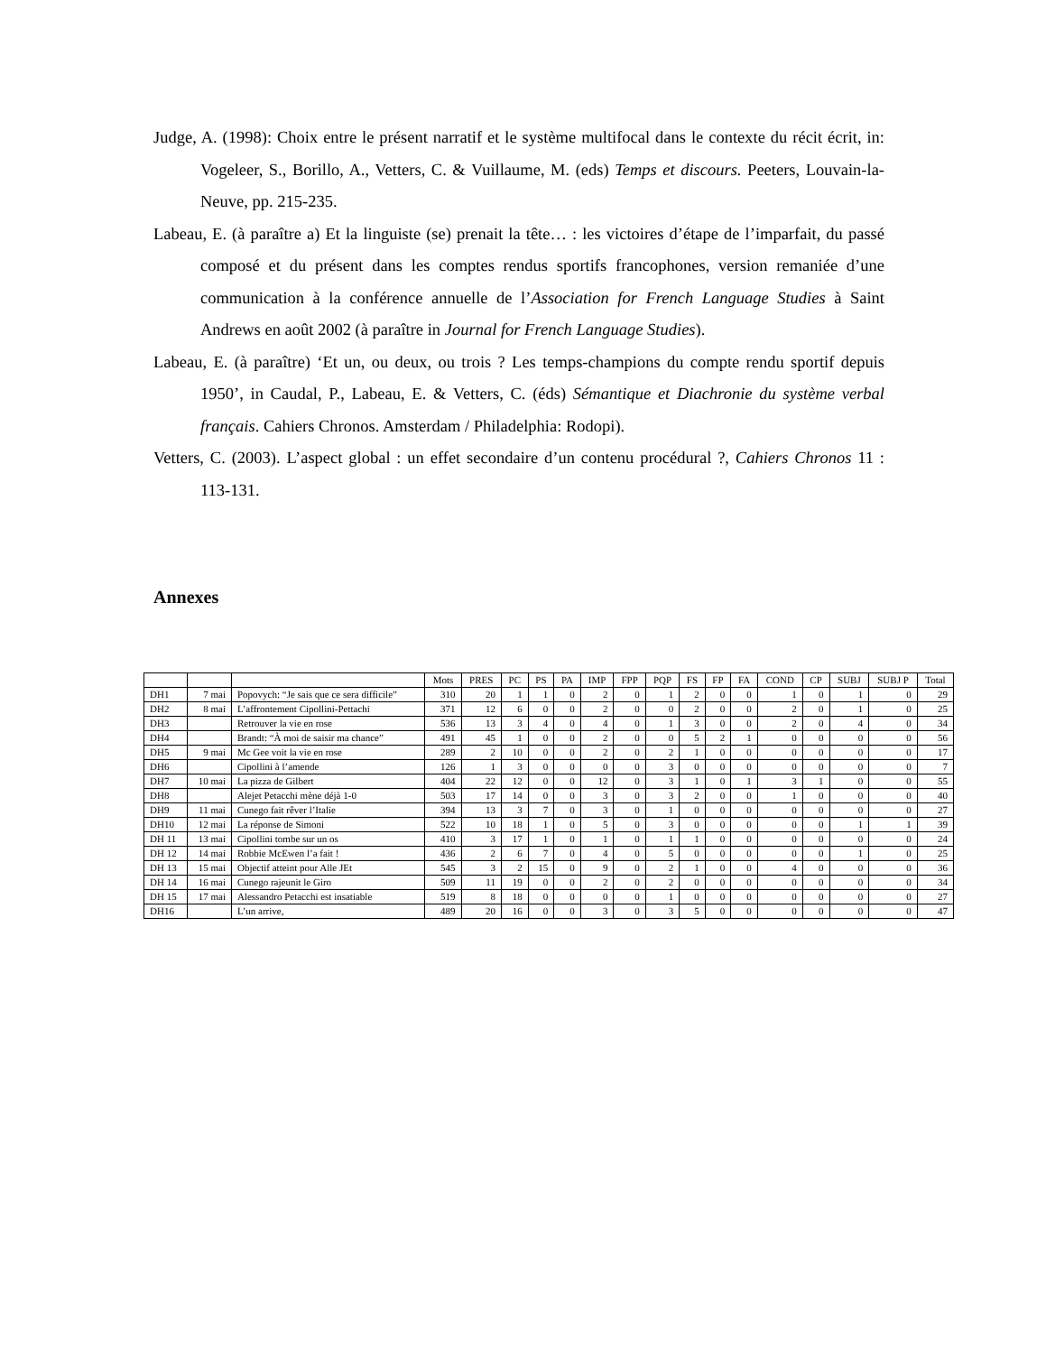Judge, A. (1998): Choix entre le présent narratif et le système multifocal dans le contexte du récit écrit, in: Vogeleer, S., Borillo, A., Vetters, C. & Vuillaume, M. (eds) Temps et discours. Peeters, Louvain-la-Neuve, pp. 215-235.
Labeau, E. (à paraître a) Et la linguiste (se) prenait la tête… : les victoires d’étape de l’imparfait, du passé composé et du présent dans les comptes rendus sportifs francophones, version remaniée d’une communication à la conférence annuelle de l’Association for French Language Studies à Saint Andrews en août 2002 (à paraître in Journal for French Language Studies).
Labeau, E. (à paraître) ‘Et un, ou deux, ou trois ? Les temps-champions du compte rendu sportif depuis 1950’, in Caudal, P., Labeau, E. & Vetters, C. (éds) Sémantique et Diachronie du système verbal français. Cahiers Chronos. Amsterdam / Philadelphia: Rodopi).
Vetters, C. (2003). L’aspect global : un effet secondaire d’un contenu procédural ?, Cahiers Chronos 11 : 113-131.
Annexes
| | | | Mots | PRES | PC | PS | PA | IMP | FPP | PQP | FS | FP | FA | COND | CP | SUBJ | SUBJ P | Total |
| --- | --- | --- | --- | --- | --- | --- | --- | --- | --- | --- | --- | --- | --- | --- | --- | --- | --- | --- |
| DH1 | 7 mai | Popovych: “Je sais que ce sera difficile” | 310 | 20 | 1 | 1 | 0 | 2 | 0 | 1 | 2 | 0 | 0 | 1 | 0 | 1 | 0 | 29 |
| DH2 | 8 mai | L’affrontement Cipollini-Pettachi | 371 | 12 | 6 | 0 | 0 | 2 | 0 | 0 | 2 | 0 | 0 | 2 | 0 | 1 | 0 | 25 |
| DH3 | | Retrouver la vie en rose | 536 | 13 | 3 | 4 | 0 | 4 | 0 | 1 | 3 | 0 | 0 | 2 | 0 | 4 | 0 | 34 |
| DH4 | | Brandt: “À moi de saisir ma chance” | 491 | 45 | 1 | 0 | 0 | 2 | 0 | 0 | 5 | 2 | 1 | 0 | 0 | 0 | 0 | 56 |
| DH5 | 9 mai | Mc Gee voit la vie en rose | 289 | 2 | 10 | 0 | 0 | 2 | 0 | 2 | 1 | 0 | 0 | 0 | 0 | 0 | 0 | 17 |
| DH6 | | Cipollini à l’amende | 126 | 1 | 3 | 0 | 0 | 0 | 0 | 3 | 0 | 0 | 0 | 0 | 0 | 0 | 0 | 7 |
| DH7 | 10 mai | La pizza de Gilbert | 404 | 22 | 12 | 0 | 0 | 12 | 0 | 3 | 1 | 0 | 1 | 3 | 1 | 0 | 0 | 55 |
| DH8 | | Alejet Petacchi mène déjà 1-0 | 503 | 17 | 14 | 0 | 0 | 3 | 0 | 3 | 2 | 0 | 0 | 1 | 0 | 0 | 0 | 40 |
| DH9 | 11 mai | Cunego fait rêver l’Italie | 394 | 13 | 3 | 7 | 0 | 3 | 0 | 1 | 0 | 0 | 0 | 0 | 0 | 0 | 0 | 27 |
| DH10 | 12 mai | La réponse de Simoni | 522 | 10 | 18 | 1 | 0 | 5 | 0 | 3 | 0 | 0 | 0 | 0 | 0 | 1 | 1 | 39 |
| DH 11 | 13 mai | Cipollini tombe sur un os | 410 | 3 | 17 | 1 | 0 | 1 | 0 | 1 | 1 | 0 | 0 | 0 | 0 | 0 | 0 | 24 |
| DH 12 | 14 mai | Robbie McEwen l’a fait ! | 436 | 2 | 6 | 7 | 0 | 4 | 0 | 5 | 0 | 0 | 0 | 0 | 0 | 1 | 0 | 25 |
| DH 13 | 15 mai | Objectif atteint pour Alle JEt | 545 | 3 | 2 | 15 | 0 | 9 | 0 | 2 | 1 | 0 | 0 | 4 | 0 | 0 | 0 | 36 |
| DH 14 | 16 mai | Cunego rajeunit le Giro | 509 | 11 | 19 | 0 | 0 | 2 | 0 | 2 | 0 | 0 | 0 | 0 | 0 | 0 | 0 | 34 |
| DH 15 | 17 mai | Alessandro Petacchi est insatiable | 519 | 8 | 18 | 0 | 0 | 0 | 0 | 1 | 0 | 0 | 0 | 0 | 0 | 0 | 0 | 27 |
| DH16 | | L’un arrive, | 489 | 20 | 16 | 0 | 0 | 3 | 0 | 3 | 5 | 0 | 0 | 0 | 0 | 0 | 0 | 47 |